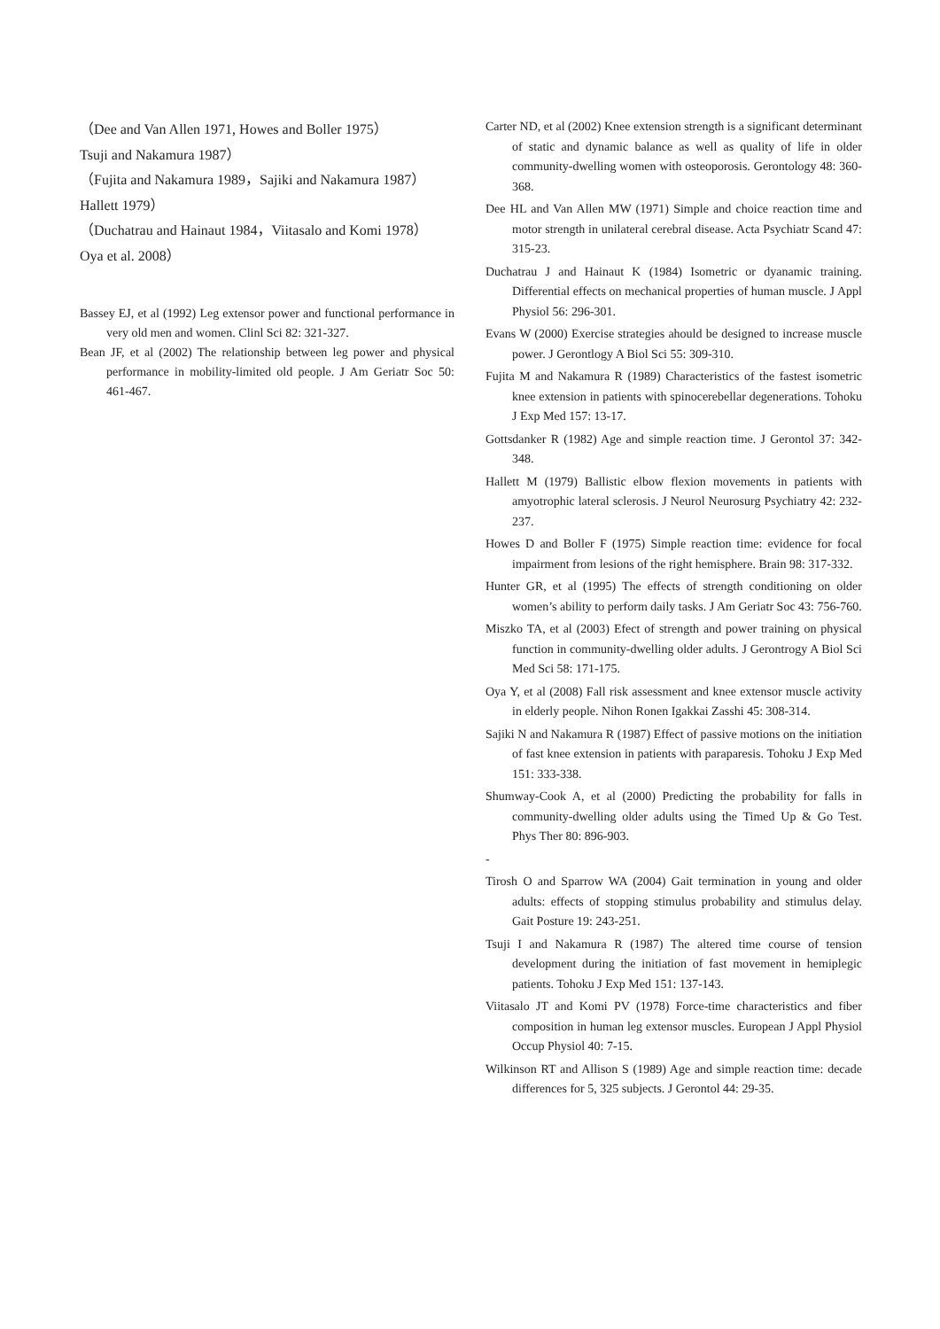（Dee and Van Allen 1971, Howes and Boller 1975）
Tsuji and Nakamura 1987）
（Fujita and Nakamura 1989，Sajiki and Nakamura 1987）
Hallett 1979）
（Duchatrau and Hainaut 1984，Viitasalo and Komi 1978）
Oya et al. 2008）
Bassey EJ, et al (1992) Leg extensor power and functional performance in very old men and women. Clinl Sci 82: 321-327.
Bean JF, et al (2002) The relationship between leg power and physical performance in mobility-limited old people. J Am Geriatr Soc 50: 461-467.
Carter ND, et al (2002) Knee extension strength is a significant determinant of static and dynamic balance as well as quality of life in older community-dwelling women with osteoporosis. Gerontology 48: 360-368.
Dee HL and Van Allen MW (1971) Simple and choice reaction time and motor strength in unilateral cerebral disease. Acta Psychiatr Scand 47: 315-23.
Duchatrau J and Hainaut K (1984) Isometric or dyanamic training. Differential effects on mechanical properties of human muscle. J Appl Physiol 56: 296-301.
Evans W (2000) Exercise strategies ahould be designed to increase muscle power. J Gerontlogy A Biol Sci 55: 309-310.
Fujita M and Nakamura R (1989) Characteristics of the fastest isometric knee extension in patients with spinocerebellar degenerations. Tohoku J Exp Med 157: 13-17.
Gottsdanker R (1982) Age and simple reaction time. J Gerontol 37: 342-348.
Hallett M (1979) Ballistic elbow flexion movements in patients with amyotrophic lateral sclerosis. J Neurol Neurosurg Psychiatry 42: 232-237.
Howes D and Boller F (1975) Simple reaction time: evidence for focal impairment from lesions of the right hemisphere. Brain 98: 317-332.
Hunter GR, et al (1995) The effects of strength conditioning on older women’s ability to perform daily tasks. J Am Geriatr Soc 43: 756-760.
Miszko TA, et al (2003) Efect of strength and power training on physical function in community-dwelling older adults. J Gerontrogy A Biol Sci Med Sci 58: 171-175.
Oya Y, et al (2008) Fall risk assessment and knee extensor muscle activity in elderly people. Nihon Ronen Igakkai Zasshi 45: 308-314.
Sajiki N and Nakamura R (1987) Effect of passive motions on the initiation of fast knee extension in patients with paraparesis. Tohoku J Exp Med 151: 333-338.
Shumway-Cook A, et al (2000) Predicting the probability for falls in community-dwelling older adults using the Timed Up & Go Test. Phys Ther 80: 896-903.
-
Tirosh O and Sparrow WA (2004) Gait termination in young and older adults: effects of stopping stimulus probability and stimulus delay. Gait Posture 19: 243-251.
Tsuji I and Nakamura R (1987) The altered time course of tension development during the initiation of fast movement in hemiplegic patients. Tohoku J Exp Med 151: 137-143.
Viitasalo JT and Komi PV (1978) Force-time characteristics and fiber composition in human leg extensor muscles. European J Appl Physiol Occup Physiol 40: 7-15.
Wilkinson RT and Allison S (1989) Age and simple reaction time: decade differences for 5, 325 subjects. J Gerontol 44: 29-35.